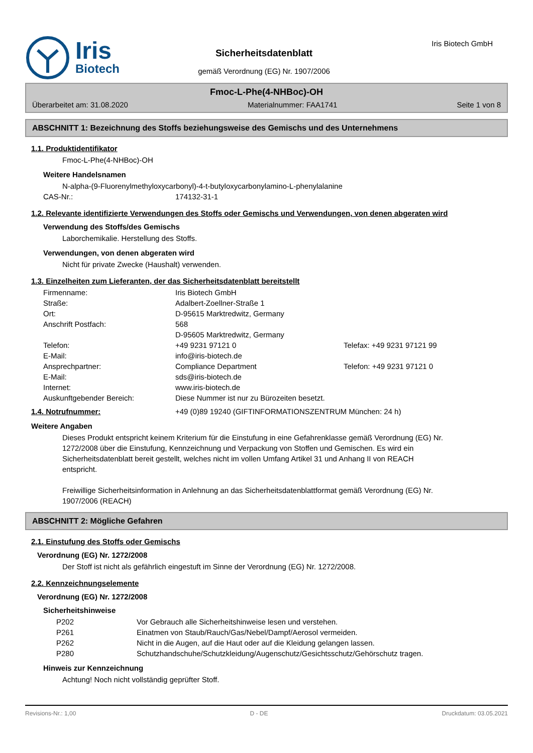Iris
Biotech
Sicherheitsdatenblatt
gemäß Verordnung (EG) Nr. 1907/2006
Iris Biotech GmbH
Fmoc-L-Phe(4-NHBoc)-OH
Überarbeitet am: 31.08.2020 Materialnummer: FAA1741 Seite 1 von 8
ABSCHNITT 1: Bezeichnung des Stoffs beziehungsweise des Gemischs und des Unternehmens
1.1. Produktidentifikator
Fmoc-L-Phe(4-NHBoc)-OH
Weitere Handelsnamen
N-alpha-(9-Fluorenylmethyloxycarbonyl)-4-t-butyloxycarbonylamino-L-phenylalanine
| CAS-Nr.: | 174132-31-1 |
1.2. Relevante identifizierte Verwendungen des Stoffs oder Gemischs und Verwendungen, von denen abgeraten wird
Verwendung des Stoffs/des Gemischs
Laborchemikalie. Herstellung des Stoffs.
Verwendungen, von denen abgeraten wird
Nicht für private Zwecke (Haushalt) verwenden.
1.3. Einzelheiten zum Lieferanten, der das Sicherheitsdatenblatt bereitstellt
| Firmenname: | Iris Biotech GmbH | |
| Straße: | Adalbert-Zoellner-Straße 1 | |
| Ort: | D-95615 Marktredwitz, Germany | |
| Anschrift Postfach: | 568 D-95605 Marktredwitz, Germany | |
| Telefon: | +49 9231 97121 0 | Telefax: +49 9231 97121 99 |
| E-Mail: | info@iris-biotech.de | |
| Ansprechpartner: | Compliance Department | Telefon: +49 9231 97121 0 |
| E-Mail: | sds@iris-biotech.de | |
| Internet: | www.iris-biotech.de | |
| Auskunftgebender Bereich: | Diese Nummer ist nur zu Bürozeiten besetzt. | |
| 1.4. Notrufnummer: | +49 (0)89 19240 (GIFTINFORMATIONSZENTRUM München: 24 h) |
Weitere Angaben
Dieses Produkt entspricht keinem Kriterium für die Einstufung in eine Gefahrenklasse gemäß Verordnung (EG) Nr. 1272/2008 über die Einstufung, Kennzeichnung und Verpackung von Stoffen und Gemischen. Es wird ein Sicherheitsdatenblatt bereit gestellt, welches nicht im vollen Umfang Artikel 31 und Anhang II von REACH entspricht.
Freiwillige Sicherheitsinformation in Anlehnung an das Sicherheitsdatenblattformat gemäß Verordnung (EG) Nr. 1907/2006 (REACH)
ABSCHNITT 2: Mögliche Gefahren
2.1. Einstufung des Stoffs oder Gemischs
Verordnung (EG) Nr. 1272/2008
Der Stoff ist nicht als gefährlich eingestuft im Sinne der Verordnung (EG) Nr. 1272/2008.
2.2. Kennzeichnungselemente
Verordnung (EG) Nr. 1272/2008
Sicherheitshinweise
| P202 | Vor Gebrauch alle Sicherheitshinweise lesen und verstehen. |
| P261 | Einatmen von Staub/Rauch/Gas/Nebel/Dampf/Aerosol vermeiden. |
| P262 | Nicht in die Augen, auf die Haut oder auf die Kleidung gelangen lassen. |
| P280 | Schutzhandschuhe/Schutzkleidung/Augenschutz/Gesichtsschutz/Gehörschutz tragen. |
Hinweis zur Kennzeichnung
Achtung! Noch nicht vollständig geprüfter Stoff.
Revisions-Nr.: 1,00 D - DE Druckdatum: 03.05.2021